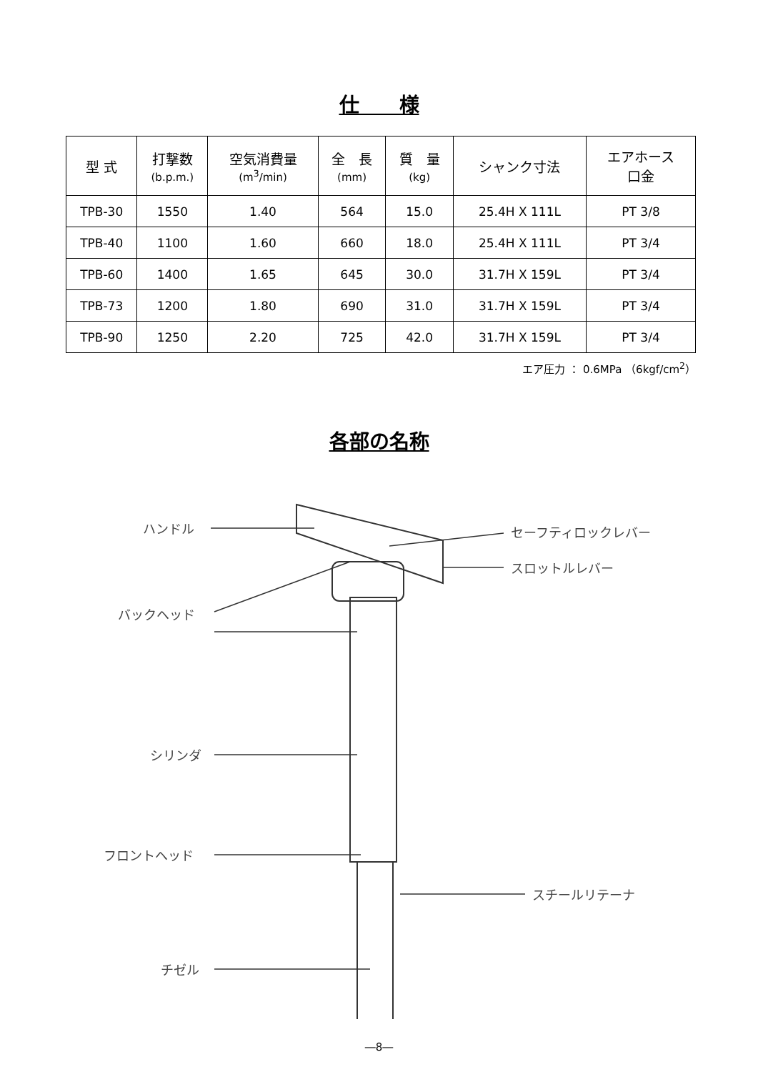仕　　様
| 型 式 | 打撃数 (b.p.m.) | 空気消費量 (m<sup>3</sup>/min) | 全 長 (mm) | 質 量 (kg) | シャンク寸法 | エアホース 口金 |
| --- | --- | --- | --- | --- | --- | --- |
| TPB-30 | 1550 | 1.40 | 564 | 15.0 | 25.4H X 111L | PT 3/8 |
| TPB-40 | 1100 | 1.60 | 660 | 18.0 | 25.4H X 111L | PT 3/4 |
| TPB-60 | 1400 | 1.65 | 645 | 30.0 | 31.7H X 159L | PT 3/4 |
| TPB-73 | 1200 | 1.80 | 690 | 31.0 | 31.7H X 159L | PT 3/4 |
| TPB-90 | 1250 | 2.20 | 725 | 42.0 | 31.7H X 159L | PT 3/4 |
エア圧力 ： 0.6MPa （6kgf/cm<sup>2</sup>）
各部の名称
ハンドル セーフティロックレバー
スロットルレバー
バックヘッド
シリンダ
フロントヘッド
スチールリテーナ
チゼル
―8―